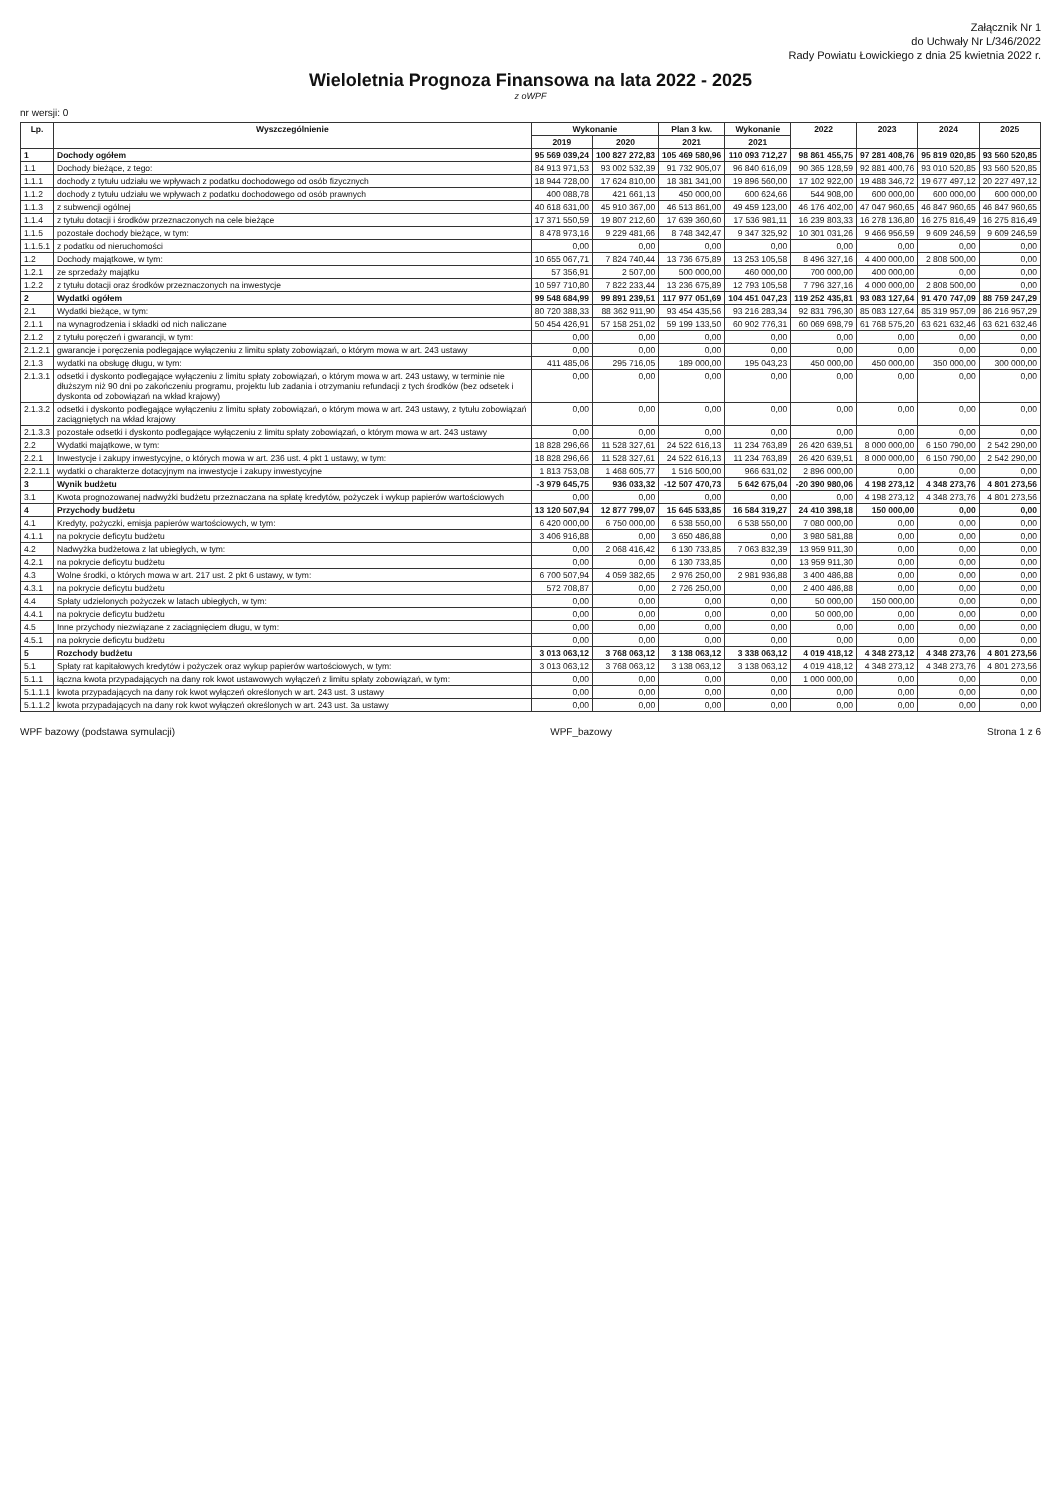Załącznik Nr 1
do Uchwały Nr L/346/2022
Rady Powiatu Łowickiego z dnia 25 kwietnia 2022 r.
Wieloletnia Prognoza Finansowa na lata 2022 - 2025
z oWPF
nr wersji: 0
| Lp. | Wyszczególnienie | Wykonanie | | Plan 3 kw. | Wykonanie | 2022 | 2023 | 2024 | 2025 |
| --- | --- | --- | --- | --- | --- | --- | --- | --- | --- |
| | | 2019 | 2020 | 2021 | 2021 | | | | |
| 1 | Dochody ogółem | 95 569 039,24 | 100 827 272,83 | 105 469 580,96 | 110 093 712,27 | 98 861 455,75 | 97 281 408,76 | 95 819 020,85 | 93 560 520,85 |
| 1.1 | Dochody bieżące, z tego: | 84 913 971,53 | 93 002 532,39 | 91 732 905,07 | 96 840 616,09 | 90 365 128,59 | 92 881 400,76 | 93 010 520,85 | 93 560 520,85 |
| 1.1.1 | dochody z tytułu udziału we wpływach z podatku dochodowego od osób fizycznych | 18 944 728,00 | 17 624 810,00 | 18 381 341,00 | 19 896 560,00 | 17 102 922,00 | 19 488 346,72 | 19 677 497,12 | 20 227 497,12 |
| 1.1.2 | dochody z tytułu udziału we wpływach z podatku dochodowego od osób prawnych | 400 088,78 | 421 661,13 | 450 000,00 | 600 624,66 | 544 908,00 | 600 000,00 | 600 000,00 | 600 000,00 |
| 1.1.3 | z subwencji ogólnej | 40 618 631,00 | 45 910 367,00 | 46 513 861,00 | 49 459 123,00 | 46 176 402,00 | 47 047 960,65 | 46 847 960,65 | 46 847 960,65 |
| 1.1.4 | z tytułu dotacji i środków przeznaczonych na cele bieżące | 17 371 550,59 | 19 807 212,60 | 17 639 360,60 | 17 536 981,11 | 16 239 803,33 | 16 278 136,80 | 16 275 816,49 | 16 275 816,49 |
| 1.1.5 | pozostałe dochody bieżące, w tym: | 8 478 973,16 | 9 229 481,66 | 8 748 342,47 | 9 347 325,92 | 10 301 031,26 | 9 466 956,59 | 9 609 246,59 | 9 609 246,59 |
| 1.1.5.1 | z podatku od nieruchomości | 0,00 | 0,00 | 0,00 | 0,00 | 0,00 | 0,00 | 0,00 | 0,00 |
| 1.2 | Dochody majątkowe, w tym: | 10 655 067,71 | 7 824 740,44 | 13 736 675,89 | 13 253 105,58 | 8 496 327,16 | 4 400 000,00 | 2 808 500,00 | 0,00 |
| 1.2.1 | ze sprzedaży majątku | 57 356,91 | 2 507,00 | 500 000,00 | 460 000,00 | 700 000,00 | 400 000,00 | 0,00 | 0,00 |
| 1.2.2 | z tytułu dotacji oraz środków przeznaczonych na inwestycje | 10 597 710,80 | 7 822 233,44 | 13 236 675,89 | 12 793 105,58 | 7 796 327,16 | 4 000 000,00 | 2 808 500,00 | 0,00 |
| 2 | Wydatki ogółem | 99 548 684,99 | 99 891 239,51 | 117 977 051,69 | 104 451 047,23 | 119 252 435,81 | 93 083 127,64 | 91 470 747,09 | 88 759 247,29 |
| 2.1 | Wydatki bieżące, w tym: | 80 720 388,33 | 88 362 911,90 | 93 454 435,56 | 93 216 283,34 | 92 831 796,30 | 85 083 127,64 | 85 319 957,09 | 86 216 957,29 |
| 2.1.1 | na wynagrodzenia i składki od nich naliczane | 50 454 426,91 | 57 158 251,02 | 59 199 133,50 | 60 902 776,31 | 60 069 698,79 | 61 768 575,20 | 63 621 632,46 | 63 621 632,46 |
| 2.1.2 | z tytułu poręczeń i gwarancji, w tym: | 0,00 | 0,00 | 0,00 | 0,00 | 0,00 | 0,00 | 0,00 | 0,00 |
| 2.1.2.1 | gwarancje i poręczenia podlegające wyłączeniu z limitu spłaty zobowiązań, o którym mowa w art. 243 ustawy | 0,00 | 0,00 | 0,00 | 0,00 | 0,00 | 0,00 | 0,00 | 0,00 |
| 2.1.3 | wydatki na obsługę długu, w tym: | 411 485,06 | 295 716,05 | 189 000,00 | 195 043,23 | 450 000,00 | 450 000,00 | 350 000,00 | 300 000,00 |
| 2.1.3.1 | odsetki i dyskonto podlegające wyłączeniu z limitu spłaty zobowiązań, o którym mowa w art. 243 ustawy, w terminie nie dłuższym niż 90 dni po zakończeniu programu, projektu lub zadania i otrzymaniu refundacji z tych środków (bez odsetek i dyskonta od zobowiązań na wkład krajowy) | 0,00 | 0,00 | 0,00 | 0,00 | 0,00 | 0,00 | 0,00 | 0,00 |
| 2.1.3.2 | odsetki i dyskonto podlegające wyłączeniu z limitu spłaty zobowiązań, o którym mowa w art. 243 ustawy, z tytułu zobowiązań zaciągniętych na wkład krajowy | 0,00 | 0,00 | 0,00 | 0,00 | 0,00 | 0,00 | 0,00 | 0,00 |
| 2.1.3.3 | pozostałe odsetki i dyskonto podlegające wyłączeniu z limitu spłaty zobowiązań, o którym mowa w art. 243 ustawy | 0,00 | 0,00 | 0,00 | 0,00 | 0,00 | 0,00 | 0,00 | 0,00 |
| 2.2 | Wydatki majątkowe, w tym: | 18 828 296,66 | 11 528 327,61 | 24 522 616,13 | 11 234 763,89 | 26 420 639,51 | 8 000 000,00 | 6 150 790,00 | 2 542 290,00 |
| 2.2.1 | Inwestycje i zakupy inwestycyjne, o których mowa w art. 236 ust. 4 pkt 1 ustawy, w tym: | 18 828 296,66 | 11 528 327,61 | 24 522 616,13 | 11 234 763,89 | 26 420 639,51 | 8 000 000,00 | 6 150 790,00 | 2 542 290,00 |
| 2.2.1.1 | wydatki o charakterze dotacyjnym na inwestycje i zakupy inwestycyjne | 1 813 753,08 | 1 468 605,77 | 1 516 500,00 | 966 631,02 | 2 896 000,00 | 0,00 | 0,00 | 0,00 |
| 3 | Wynik budżetu | -3 979 645,75 | 936 033,32 | -12 507 470,73 | 5 642 675,04 | -20 390 980,06 | 4 198 273,12 | 4 348 273,76 | 4 801 273,56 |
| 3.1 | Kwota prognozowanej nadwyżki budżetu przeznaczana na spłatę kredytów, pożyczek i wykup papierów wartościowych | 0,00 | 0,00 | 0,00 | 0,00 | 0,00 | 4 198 273,12 | 4 348 273,76 | 4 801 273,56 |
| 4 | Przychody budżetu | 13 120 507,94 | 12 877 799,07 | 15 645 533,85 | 16 584 319,27 | 24 410 398,18 | 150 000,00 | 0,00 | 0,00 |
| 4.1 | Kredyty, pożyczki, emisja papierów wartościowych, w tym: | 6 420 000,00 | 6 750 000,00 | 6 538 550,00 | 6 538 550,00 | 7 080 000,00 | 0,00 | 0,00 | 0,00 |
| 4.1.1 | na pokrycie deficytu budżetu | 3 406 916,88 | 0,00 | 3 650 486,88 | 0,00 | 3 980 581,88 | 0,00 | 0,00 | 0,00 |
| 4.2 | Nadwyżka budżetowa z lat ubiegłych, w tym: | 0,00 | 2 068 416,42 | 6 130 733,85 | 7 063 832,39 | 13 959 911,30 | 0,00 | 0,00 | 0,00 |
| 4.2.1 | na pokrycie deficytu budżetu | 0,00 | 0,00 | 6 130 733,85 | 0,00 | 13 959 911,30 | 0,00 | 0,00 | 0,00 |
| 4.3 | Wolne środki, o których mowa w art. 217 ust. 2 pkt 6 ustawy, w tym: | 6 700 507,94 | 4 059 382,65 | 2 976 250,00 | 2 981 936,88 | 3 400 486,88 | 0,00 | 0,00 | 0,00 |
| 4.3.1 | na pokrycie deficytu budżetu | 572 708,87 | 0,00 | 2 726 250,00 | 0,00 | 2 400 486,88 | 0,00 | 0,00 | 0,00 |
| 4.4 | Spłaty udzielonych pożyczek w latach ubiegłych, w tym: | 0,00 | 0,00 | 0,00 | 0,00 | 50 000,00 | 150 000,00 | 0,00 | 0,00 |
| 4.4.1 | na pokrycie deficytu budżetu | 0,00 | 0,00 | 0,00 | 0,00 | 50 000,00 | 0,00 | 0,00 | 0,00 |
| 4.5 | Inne przychody niezwiązane z zaciągnięciem długu, w tym: | 0,00 | 0,00 | 0,00 | 0,00 | 0,00 | 0,00 | 0,00 | 0,00 |
| 4.5.1 | na pokrycie deficytu budżetu | 0,00 | 0,00 | 0,00 | 0,00 | 0,00 | 0,00 | 0,00 | 0,00 |
| 5 | Rozchody budżetu | 3 013 063,12 | 3 768 063,12 | 3 138 063,12 | 3 338 063,12 | 4 019 418,12 | 4 348 273,12 | 4 348 273,76 | 4 801 273,56 |
| 5.1 | Spłaty rat kapitałowych kredytów i pożyczek oraz wykup papierów wartościowych, w tym: | 3 013 063,12 | 3 768 063,12 | 3 138 063,12 | 3 138 063,12 | 4 019 418,12 | 4 348 273,12 | 4 348 273,76 | 4 801 273,56 |
| 5.1.1 | łączna kwota przypadających na dany rok kwot ustawowych wyłączeń z limitu spłaty zobowiązań, w tym: | 0,00 | 0,00 | 0,00 | 0,00 | 1 000 000,00 | 0,00 | 0,00 | 0,00 |
| 5.1.1.1 | kwota przypadających na dany rok kwot wyłączeń określonych w art. 243 ust. 3 ustawy | 0,00 | 0,00 | 0,00 | 0,00 | 0,00 | 0,00 | 0,00 | 0,00 |
| 5.1.1.2 | kwota przypadających na dany rok kwot wyłączeń określonych w art. 243 ust. 3a ustawy | 0,00 | 0,00 | 0,00 | 0,00 | 0,00 | 0,00 | 0,00 | 0,00 |
WPF bazowy (podstawa symulacji) WPF_bazowy Strona 1 z 6